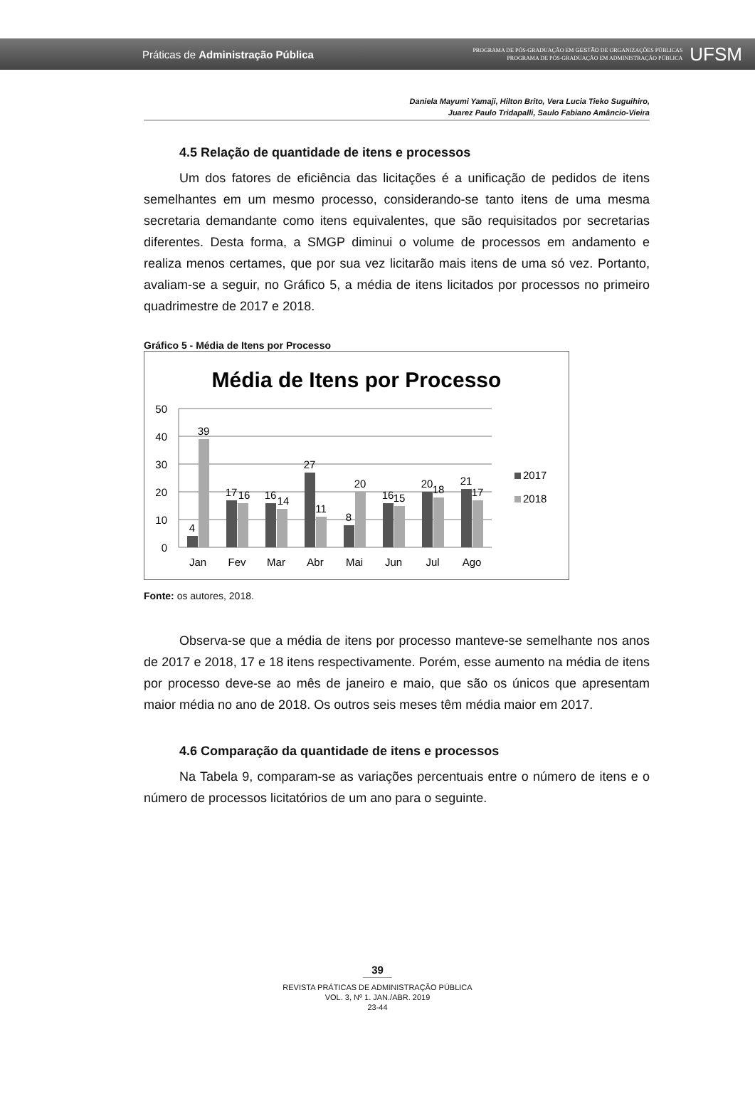Práticas de Administração Pública
PROGRAMA DE PÓS-GRADUAÇÃO EM GESTÃO DE ORGANIZAÇÕES PÚBLICAS
PROGRAMA DE PÓS-GRADUAÇÃO EM ADMINISTRAÇÃO PÚBLICA
UFSM
Daniela Mayumi Yamaji, Hilton Brito, Vera Lucia Tieko Suguihiro,
Juarez Paulo Tridapalli, Saulo Fabiano Amâncio-Vieira
4.5 Relação de quantidade de itens e processos
Um dos fatores de eficiência das licitações é a unificação de pedidos de itens semelhantes em um mesmo processo, considerando-se tanto itens de uma mesma secretaria demandante como itens equivalentes, que são requisitados por secretarias diferentes. Desta forma, a SMGP diminui o volume de processos em andamento e realiza menos certames, que por sua vez licitarão mais itens de uma só vez. Portanto, avaliam-se a seguir, no Gráfico 5, a média de itens licitados por processos no primeiro quadrimestre de 2017 e 2018.
Gráfico 5 - Média de Itens por Processo
Média de Itens por Processo
50
40
30
20
10
0
4
39
17
16
16
14
27
11
8
20
16
15
20
18
21
17
Jan
Fev
Mar
Abr
Mai
Jun
Jul
Ago
2017
2018
Fonte: os autores, 2018.
Observa-se que a média de itens por processo manteve-se semelhante nos anos de 2017 e 2018, 17 e 18 itens respectivamente. Porém, esse aumento na média de itens por processo deve-se ao mês de janeiro e maio, que são os únicos que apresentam maior média no ano de 2018. Os outros seis meses têm média maior em 2017.
4.6 Comparação da quantidade de itens e processos
Na Tabela 9, comparam-se as variações percentuais entre o número de itens e o número de processos licitatórios de um ano para o seguinte.
39
REVISTA PRÁTICAS DE ADMINISTRAÇÃO PÚBLICA
VOL. 3, Nº 1. JAN./ABR. 2019
23-44